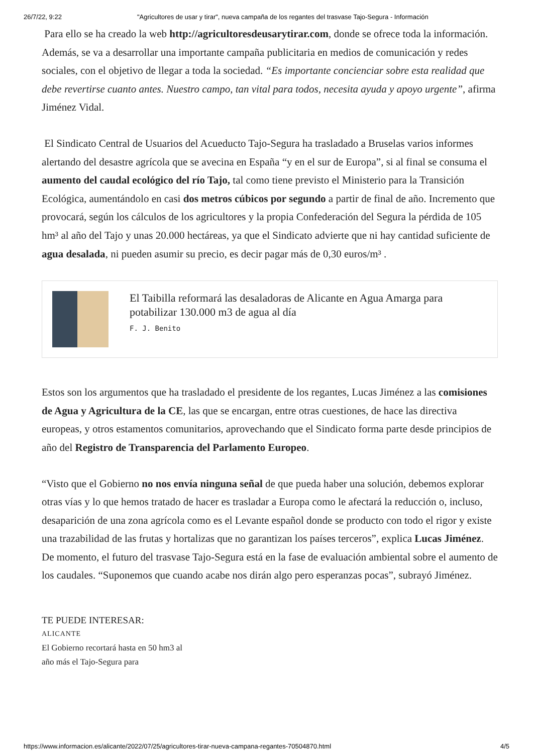26/7/22, 9:22 "Agricultores de usar y tirar", nueva campaña de los regantes del trasvase Tajo-Segura - Información
Para ello se ha creado la web http://agricultoresdeusarytirar.com, donde se ofrece toda la información. Además, se va a desarrollar una importante campaña publicitaria en medios de comunicación y redes sociales, con el objetivo de llegar a toda la sociedad. “Es importante concienciar sobre esta realidad que debe revertirse cuanto antes. Nuestro campo, tan vital para todos, necesita ayuda y apoyo urgente”, afirma Jiménez Vidal.
El Sindicato Central de Usuarios del Acueducto Tajo-Segura ha trasladado a Bruselas varios informes alertando del desastre agrícola que se avecina en España “y en el sur de Europa”, si al final se consuma el aumento del caudal ecológico del río Tajo, tal como tiene previsto el Ministerio para la Transición Ecológica, aumentándolo en casi dos metros cúbicos por segundo a partir de final de año. Incremento que provocará, según los cálculos de los agricultores y la propia Confederación del Segura la pérdida de 105 hm³ al año del Tajo y unas 20.000 hectáreas, ya que el Sindicato advierte que ni hay cantidad suficiente de agua desalada, ni pueden asumir su precio, es decir pagar más de 0,30 euros/m³ .
El Taibilla reformará las desaladoras de Alicante en Agua Amarga para potabilizar 130.000 m3 de agua al día
F. J. Benito
Estos son los argumentos que ha trasladado el presidente de los regantes, Lucas Jiménez a las comisiones de Agua y Agricultura de la CE, las que se encargan, entre otras cuestiones, de hace las directiva europeas, y otros estamentos comunitarios, aprovechando que el Sindicato forma parte desde principios de año del Registro de Transparencia del Parlamento Europeo.
“Visto que el Gobierno no nos envía ninguna señal de que pueda haber una solución, debemos explorar otras vías y lo que hemos tratado de hacer es trasladar a Europa como le afectará la reducción o, incluso, desaparición de una zona agrícola como es el Levante español donde se producto con todo el rigor y existe una trazabilidad de las frutas y hortalizas que no garantizan los países terceros”, explica Lucas Jiménez. De momento, el futuro del trasvase Tajo-Segura está en la fase de evaluación ambiental sobre el aumento de los caudales. “Suponemos que cuando acabe nos dirán algo pero esperanzas pocas”, subrayó Jiménez.
TE PUEDE INTERESAR:
ALICANTE
El Gobierno recortará hasta en 50 hm3 al año más el Tajo-Segura para
https://www.informacion.es/alicante/2022/07/25/agricultores-tirar-nueva-campana-regantes-70504870.html 4/5